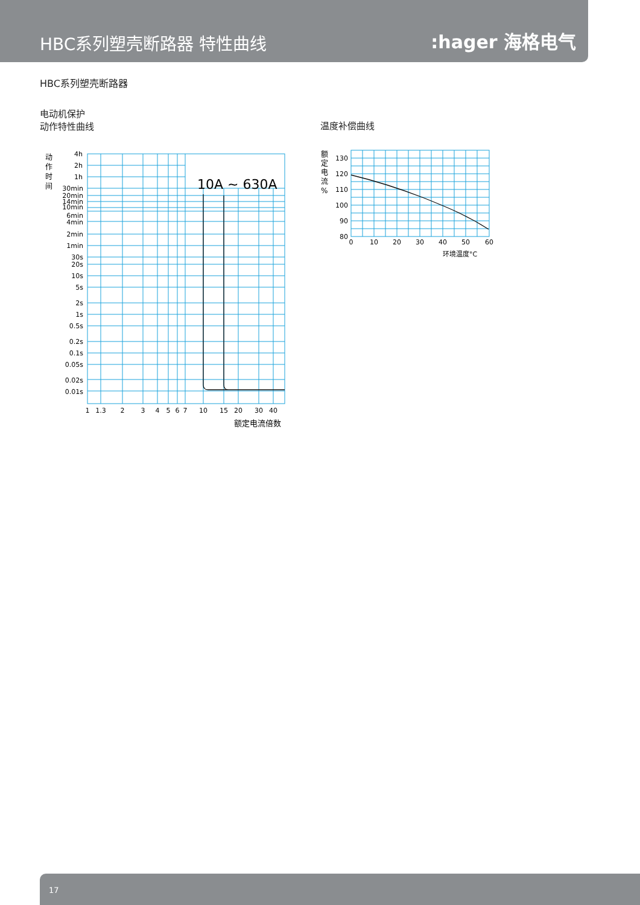HBC系列塑壳断路器 特性曲线
:hager 海格电气
HBC系列塑壳断路器
电动机保护
动作特性曲线
温度补偿曲线
10A ~ 630A
4h
2h
1h
30min
20min
14min
10min
6min
4min
2min
1min
30s
20s
10s
5s
2s
1s
0.5s
0.2s
0.1s
0.05s
0.02s
0.01s
130
120
110
100
90
80
1
1.3
2
3
4
5
6
7
10
15
20
30
40
0
10
20
30
40
50
60
额定电流倍数
环境温度°C
动
作
时
间
额
定
电
流
%
17